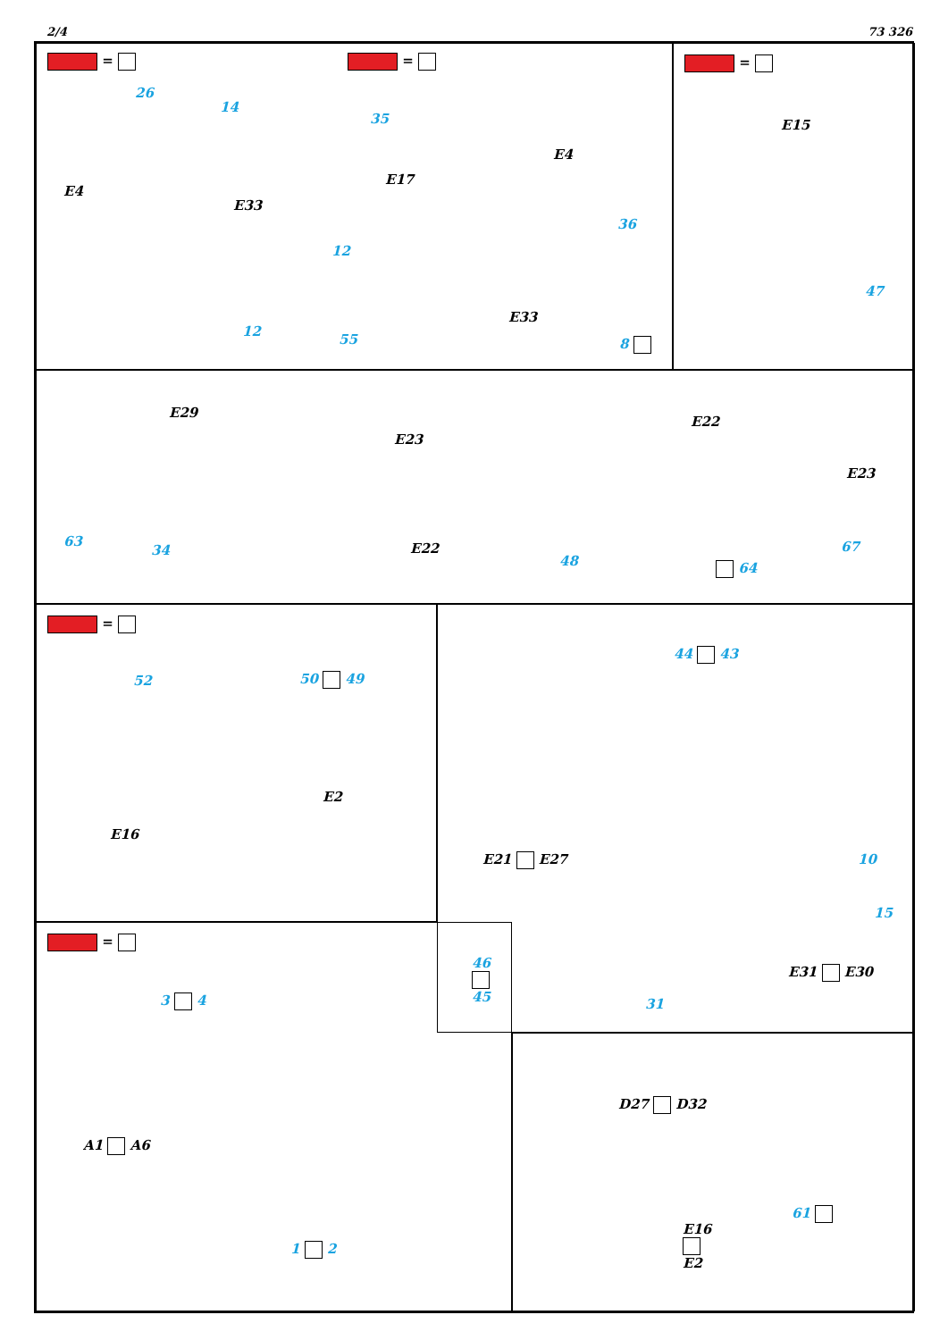2/4 73 326
=
26
14
E4
E33
12
=
35
E4
E17
36
12
E33
55 8
=
E15
47
E29
63
34
E23
E22
48
E22
E23
67
64
=
52 50 49
E2
E16
44 43
E21 E27 10
15
46
45
E31 E30
31
=
3 4
A1 A6
1 2
D27 D32
61
E16
E2